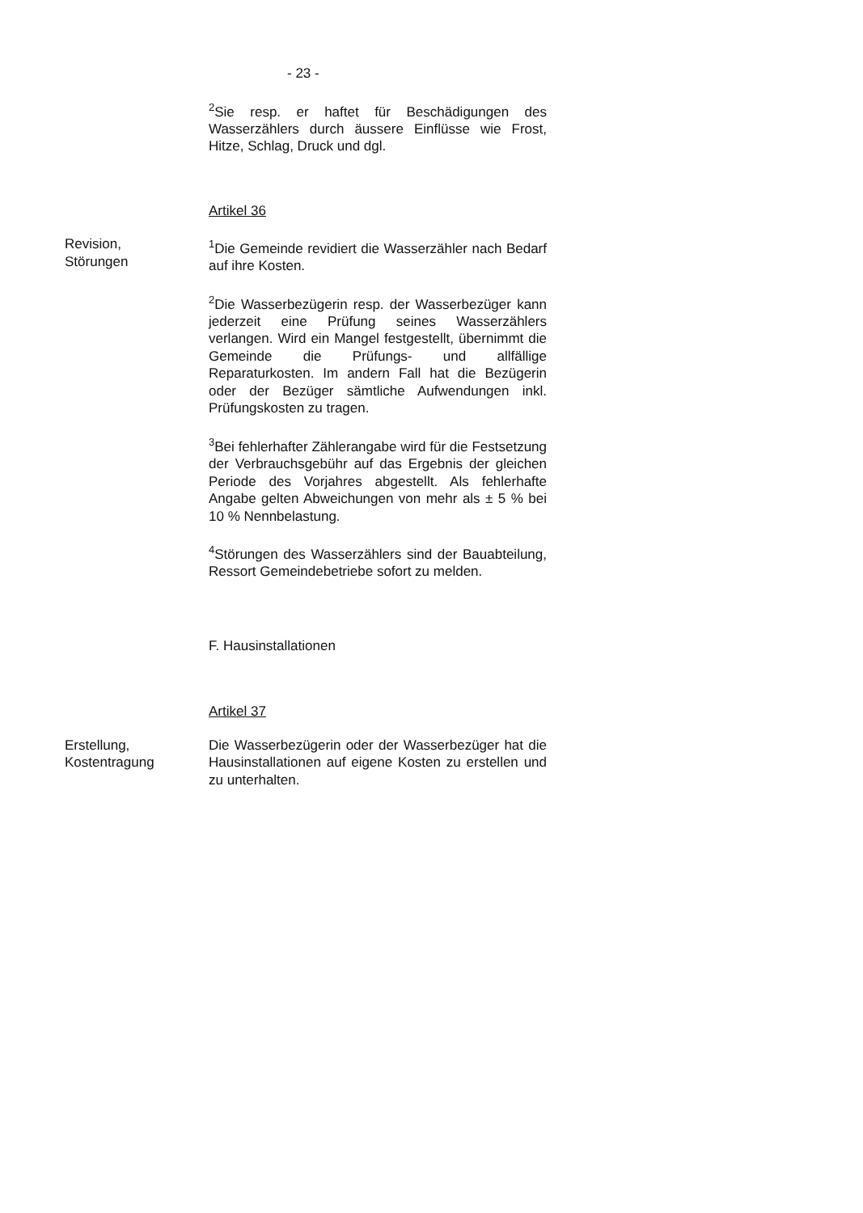- 23 -
<sup>2</sup> Sie resp. er haftet für Beschädigungen des Wasserzählers durch äussere Einflüsse wie Frost, Hitze, Schlag, Druck und dgl.
Artikel 36
Revision,
Störungen
<sup>1</sup> Die Gemeinde revidiert die Wasserzähler nach Bedarf auf ihre Kosten.
<sup>2</sup> Die Wasserbezügerin resp. der Wasserbezüger kann jederzeit eine Prüfung seines Wasserzählers verlangen. Wird ein Mangel festgestellt, übernimmt die Gemeinde die Prüfungs- und allfällige Reparaturkosten. Im andern Fall hat die Bezügerin oder der Bezüger sämtliche Aufwendungen inkl. Prüfungskosten zu tragen.
<sup>3</sup> Bei fehlerhafter Zählerangabe wird für die Festsetzung der Verbrauchsgebühr auf das Ergebnis der gleichen Periode des Vorjahres abgestellt. Als fehlerhafte Angabe gelten Abweichungen von mehr als ± 5 % bei 10 % Nennbelastung.
<sup>4</sup> Störungen des Wasserzählers sind der Bauabteilung, Ressort Gemeindebetriebe sofort zu melden.
F. Hausinstallationen
Artikel 37
Erstellung,
Kostentragung
Die Wasserbezügerin oder der Wasserbezüger hat die Hausinstallationen auf eigene Kosten zu erstellen und zu unterhalten.